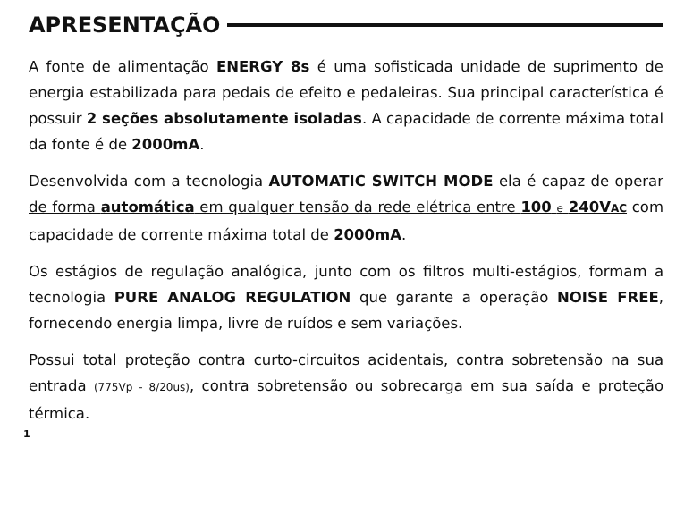APRESENTAÇÃO
A fonte de alimentação ENERGY 8s é uma sofisticada unidade de suprimento de energia estabilizada para pedais de efeito e pedaleiras. Sua principal característica é possuir 2 seções absolutamente isoladas. A capacidade de corrente máxima total da fonte é de 2000mA.
Desenvolvida com a tecnologia AUTOMATIC SWITCH MODE ela é capaz de operar de forma automática em qualquer tensão da rede elétrica entre 100 e 240VAC com capacidade de corrente máxima total de 2000mA.
Os estágios de regulação analógica, junto com os filtros multi-estágios, formam a tecnologia PURE ANALOG REGULATION que garante a operação NOISE FREE, fornecendo energia limpa, livre de ruídos e sem variações.
Possui total proteção contra curto-circuitos acidentais, contra sobretensão na sua entrada (775Vp - 8/20us), contra sobretensão ou sobrecarga em sua saída e proteção térmica.
1